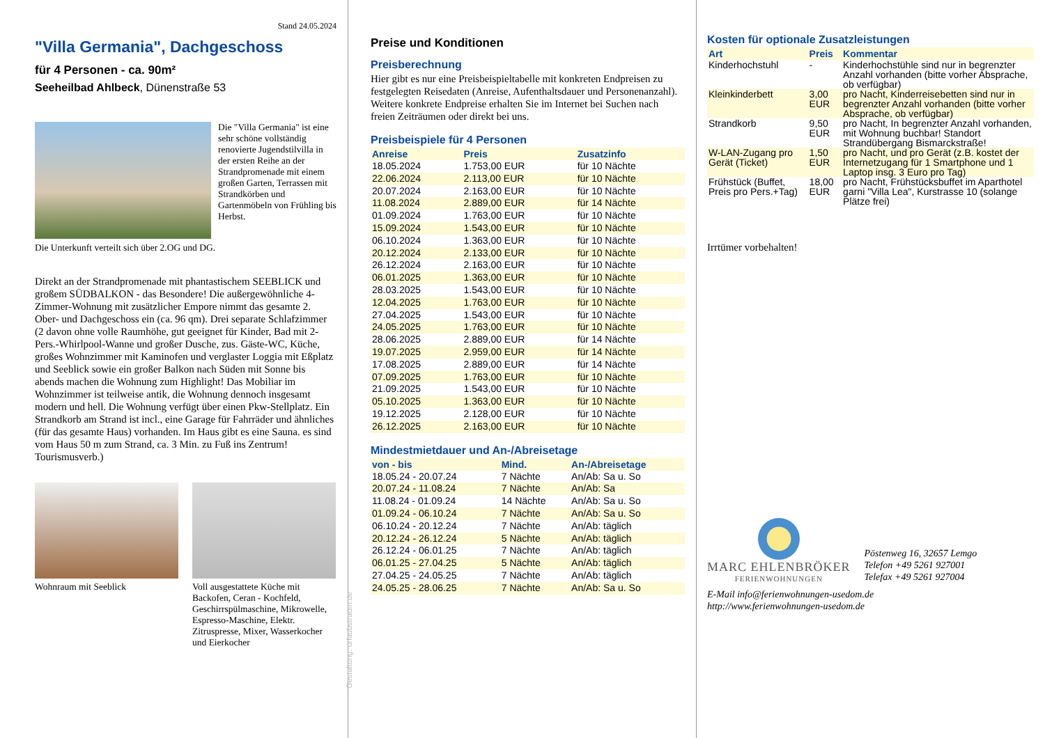Stand 24.05.2024
"Villa Germania", Dachgeschoss
für 4 Personen - ca. 90m²
Seeheilbad Ahlbeck, Dünenstraße 53
Die "Villa Germania" ist eine sehr schöne vollständig renovierte Jugendstilvilla in der ersten Reihe an der Strandpromenade mit einem großen Garten, Terrassen mit Strandkörben und Gartenmöbeln von Frühling bis Herbst.
Die Unterkunft verteilt sich über 2.OG und DG.
Direkt an der Strandpromenade mit phantastischem SEEBLICK und großem SÜDBALKON - das Besondere! Die außergewöhnliche 4-Zimmer-Wohnung mit zusätzlicher Empore nimmt das gesamte 2. Ober- und Dachgeschoss ein (ca. 96 qm). Drei separate Schlafzimmer (2 davon ohne volle Raumhöhe, gut geeignet für Kinder, Bad mit 2- Pers.-Whirlpool-Wanne und großer Dusche, zus. Gäste-WC, Küche, großes Wohnzimmer mit Kaminofen und verglaster Loggia mit Eßplatz und Seeblick sowie ein großer Balkon nach Süden mit Sonne bis abends machen die Wohnung zum Highlight! Das Mobiliar im Wohnzimmer ist teilweise antik, die Wohnung dennoch insgesamt modern und hell. Die Wohnung verfügt über einen Pkw-Stellplatz. Ein Strandkorb am Strand ist incl., eine Garage für Fahrräder und ähnliches (für das gesamte Haus) vorhanden. Im Haus gibt es eine Sauna. es sind vom Haus 50 m zum Strand, ca. 3 Min. zu Fuß ins Zentrum! Tourismusverb.)
Wohnraum mit Seeblick Voll ausgestattete Küche mit Backofen, Ceran - Kochfeld, Geschirrspülmaschine, Mikrowelle, Espresso-Maschine, Elektr. Zitruspresse, Mixer, Wasserkocher und Eierkocher
Gestaltung: urlaubstraum.de
Preise und Konditionen
Preisberechnung
Hier gibt es nur eine Preisbeispieltabelle mit konkreten Endpreisen zu festgelegten Reisedaten (Anreise, Aufenthaltsdauer und Personenanzahl). Weitere konkrete Endpreise erhalten Sie im Internet bei Suchen nach freien Zeiträumen oder direkt bei uns.
Preisbeispiele für 4 Personen
| Anreise | Preis | Zusatzinfo |
| --- | --- | --- |
| 18.05.2024 | 1.753,00 EUR | für 10 Nächte |
| 22.06.2024 | 2.113,00 EUR | für 10 Nächte |
| 20.07.2024 | 2.163,00 EUR | für 10 Nächte |
| 11.08.2024 | 2.889,00 EUR | für 14 Nächte |
| 01.09.2024 | 1.763,00 EUR | für 10 Nächte |
| 15.09.2024 | 1.543,00 EUR | für 10 Nächte |
| 06.10.2024 | 1.363,00 EUR | für 10 Nächte |
| 20.12.2024 | 2.133,00 EUR | für 10 Nächte |
| 26.12.2024 | 2.163,00 EUR | für 10 Nächte |
| 06.01.2025 | 1.363,00 EUR | für 10 Nächte |
| 28.03.2025 | 1.543,00 EUR | für 10 Nächte |
| 12.04.2025 | 1.763,00 EUR | für 10 Nächte |
| 27.04.2025 | 1.543,00 EUR | für 10 Nächte |
| 24.05.2025 | 1.763,00 EUR | für 10 Nächte |
| 28.06.2025 | 2.889,00 EUR | für 14 Nächte |
| 19.07.2025 | 2.959,00 EUR | für 14 Nächte |
| 17.08.2025 | 2.889,00 EUR | für 14 Nächte |
| 07.09.2025 | 1.763,00 EUR | für 10 Nächte |
| 21.09.2025 | 1.543,00 EUR | für 10 Nächte |
| 05.10.2025 | 1.363,00 EUR | für 10 Nächte |
| 19.12.2025 | 2.128,00 EUR | für 10 Nächte |
| 26.12.2025 | 2.163,00 EUR | für 10 Nächte |
Mindestmietdauer und An-/Abreisetage
| von - bis | Mind. | An-/Abreisetage |
| --- | --- | --- |
| 18.05.24 - 20.07.24 | 7 Nächte | An/Ab: Sa u. So |
| 20.07.24 - 11.08.24 | 7 Nächte | An/Ab: Sa |
| 11.08.24 - 01.09.24 | 14 Nächte | An/Ab: Sa u. So |
| 01.09.24 - 06.10.24 | 7 Nächte | An/Ab: Sa u. So |
| 06.10.24 - 20.12.24 | 7 Nächte | An/Ab: täglich |
| 20.12.24 - 26.12.24 | 5 Nächte | An/Ab: täglich |
| 26.12.24 - 06.01.25 | 7 Nächte | An/Ab: täglich |
| 06.01.25 - 27.04.25 | 5 Nächte | An/Ab: täglich |
| 27.04.25 - 24.05.25 | 7 Nächte | An/Ab: täglich |
| 24.05.25 - 28.06.25 | 7 Nächte | An/Ab: Sa u. So |
Kosten für optionale Zusatzleistungen
| Art | Preis | Kommentar |
| --- | --- | --- |
| Kinderhochstuhl | - | Kinderhochstühle sind nur in begrenzter Anzahl vorhanden (bitte vorher Absprache, ob verfügbar) |
| Kleinkinderbett | 3,00 EUR | pro Nacht, Kinderreisebetten sind nur in begrenzter Anzahl vorhanden (bitte vorher Absprache, ob verfügbar) |
| Strandkorb | 9,50 EUR | pro Nacht, In begrenzter Anzahl vorhanden, mit Wohnung buchbar! Standort Strandübergang Bismarckstraße! |
| W-LAN-Zugang pro Gerät (Ticket) | 1,50 EUR | pro Nacht, und pro Gerät (z.B. kostet der Internetzugang für 1 Smartphone und 1 Laptop insg. 3 Euro pro Tag) |
| Frühstück (Buffet, Preis pro Pers.+Tag) | 18,00 EUR | pro Nacht, Frühstücksbuffet im Aparthotel garni "Villa Lea", Kurstrasse 10 (solange Plätze frei) |
Irrtümer vorbehalten!
MARC EHLENBRÖKER
FERIENWOHNUNGEN
Pöstenweg 16, 32657 Lemgo
Telefon +49 5261 927001
Telefax +49 5261 927004
E-Mail info@ferienwohnungen-usedom.de
http://www.ferienwohnungen-usedom.de